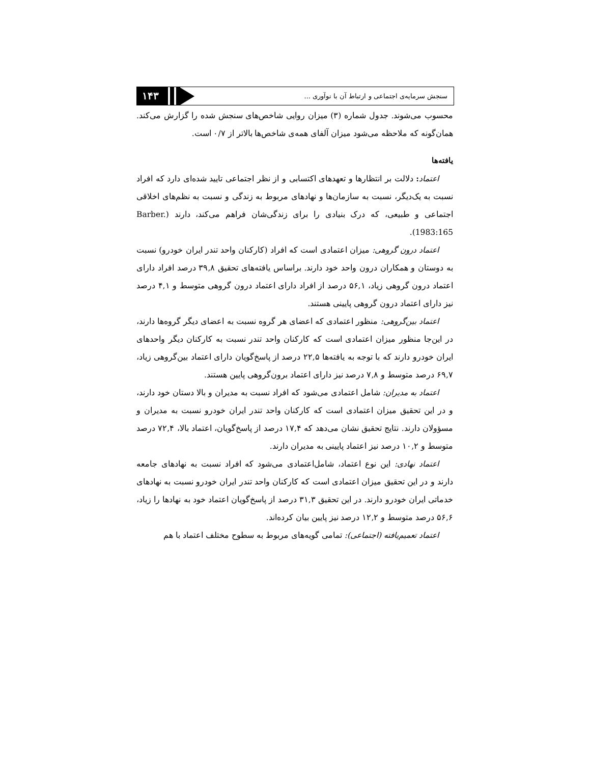سنجش سرمایه‌ی اجتماعی و ارتباط آن با نوآوری ...
۱۴۳
محسوب می‌شوند. جدول شماره (۳) میزان روایی شاخص‌های سنجش شده را گزارش می‌کند. همان‌گونه که ملاحظه می‌شود میزان آلفای همه‌ی شاخص‌ها بالاتر از ۰/۷ است.
یافته‌ها
اعتماد: دلالت بر انتظارها و تعهدهای اکتسابی و از نظر اجتماعی تایید شده‌ای دارد که افراد نسبت به یک‌دیگر، نسبت به سازمان‌ها و نهادهای مربوط به زندگی و نسبت به نظم‌های اخلاقی اجتماعی و طبیعی، که درک بنیادی را برای زندگی‌شان فراهم می‌کند، دارند (Barber. 1983:165).
اعتماد درون گروهی: میزان اعتمادی است که افراد (کارکنان واحد تندر ایران خودرو) نسبت به دوستان و همکاران درون واحد خود دارند. براساس یافته‌های تحقیق ۳۹,۸ درصد افراد دارای اعتماد درون گروهی زیاد، ۵۶,۱ درصد از افراد دارای اعتماد درون گروهی متوسط و ۴,۱ درصد نیز دارای اعتماد درون گروهی پایینی هستند.
اعتماد بین‌گروهی: منظور اعتمادی که اعضای هر گروه نسبت به اعضای دیگر گروه‌ها دارند، در این‌جا منظور میزان اعتمادی است که کارکنان واحد تندر نسبت به کارکنان دیگر واحدهای ایران خودرو دارند که با توجه به یافته‌ها ۲۲,۵ درصد از پاسخ‌گویان دارای اعتماد بین‌گروهی زیاد، ۶۹,۷ درصد متوسط و ۷,۸ درصد نیز دارای اعتماد برون‌گروهی پایین هستند.
اعتماد به مدیران: شامل اعتمادی می‌شود که افراد نسبت به مدیران و بالا دستان خود دارند، و در این تحقیق میزان اعتمادی است که کارکنان واحد تندر ایران خودرو نسبت به مدیران و مسؤولان دارند. نتایج تحقیق نشان می‌دهد که ۱۷,۴ درصد از پاسخ‌گویان، اعتماد بالا، ۷۲,۴ درصد متوسط و ۱۰,۲ درصد نیز اعتماد پایینی به مدیران دارند.
اعتماد نهادی: این نوع اعتماد، شامل‌اعتمادی می‌شود که افراد نسبت به نهادهای جامعه دارند و در این تحقیق میزان اعتمادی است که کارکنان واحد تندر ایران خودرو نسبت به نهادهای خدماتی ایران خودرو دارند. در این تحقیق ۳۱,۳ درصد از پاسخ‌گویان اعتماد خود به نهادها را زیاد، ۵۶,۶ درصد متوسط و ۱۲,۲ درصد نیز پایین بیان کرده‌اند.
اعتماد تعمیم‌یافته (اجتماعی): تمامی گویه‌های مربوط به سطوح مختلف اعتماد با هم